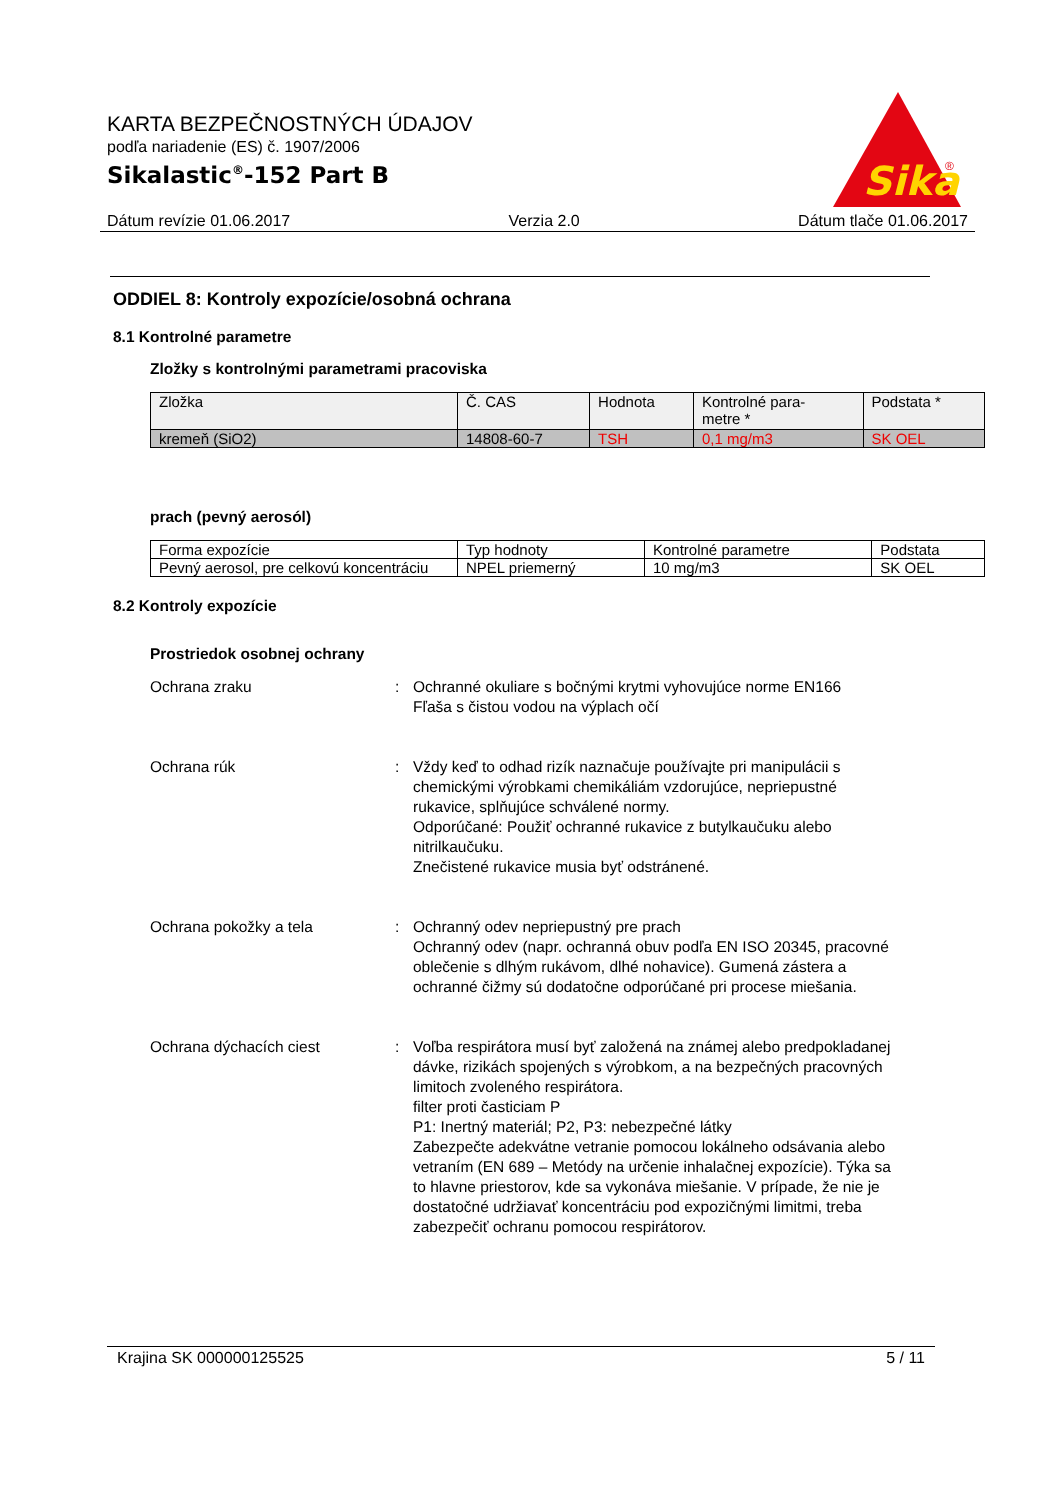KARTA BEZPEČNOSTNÝCH ÚDAJOV
podľa nariadenie (ES) č. 1907/2006
Sikalastic<sup>®</sup>-152 Part B
Sika
®
Dátum revízie 01.06.2017 Verzia 2.0 Dátum tlače 01.06.2017
ODDIEL 8: Kontroly expozície/osobná ochrana
8.1 Kontrolné parametre
Zložky s kontrolnými parametrami pracoviska
| Zložka | Č. CAS | Hodnota | Kontrolné para- metre * | Podstata * |
| --- | --- | --- | --- | --- |
| kremeň (SiO2) | 14808-60-7 | TSH | 0,1 mg/m3 | SK OEL |
prach (pevný aerosól)
| Forma expozície | Typ hodnoty | Kontrolné parametre | Podstata |
| --- | --- | --- | --- |
| Pevný aerosol, pre celkovú koncentráciu | NPEL priemerný | 10 mg/m3 | SK OEL |
8.2 Kontroly expozície
Prostriedok osobnej ochrany
Ochrana zraku : Ochranné okuliare s bočnými krytmi vyhovujúce norme EN166
Fľaša s čistou vodou na výplach očí
Ochrana rúk : Vždy keď to odhad rizík naznačuje používajte pri manipulácii s chemickými výrobkami chemikáliám vzdorujúce, nepriepustné rukavice, splňujúce schválené normy.
Odporúčané: Použiť ochranné rukavice z butylkaučuku alebo nitrilkaučuku.
Znečistené rukavice musia byť odstránené.
Ochrana pokožky a tela : Ochranný odev nepriepustný pre prach
Ochranný odev (napr. ochranná obuv podľa EN ISO 20345, pracovné oblečenie s dlhým rukávom, dlhé nohavice). Gumená zástera a ochranné čižmy sú dodatočne odporúčané pri procese miešania.
Ochrana dýchacích ciest : Voľba respirátora musí byť založená na známej alebo predpokladanej dávke, rizikách spojených s výrobkom, a na bezpečných pracovných limitoch zvoleného respirátora.
filter proti časticiam P
P1: Inertný materiál; P2, P3: nebezpečné látky
Zabezpečte adekvátne vetranie pomocou lokálneho odsávania alebo vetraním (EN 689 – Metódy na určenie inhalačnej expozície). Týka sa to hlavne priestorov, kde sa vykonáva miešanie. V prípade, že nie je dostatočné udržiavať koncentráciu pod expozičnými limitmi, treba zabezpečiť ochranu pomocou respirátorov.
Krajina SK 000000125525 5 / 11